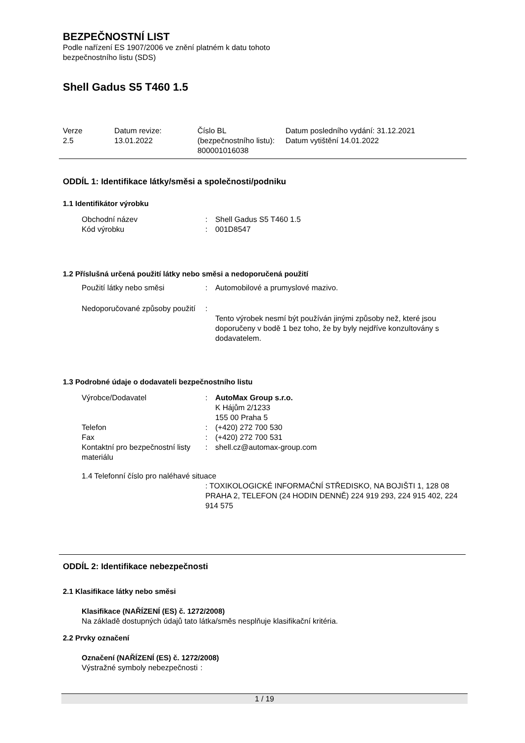BEZPEČNOSTNÍ LIST
Podle nařízení ES 1907/2006 ve znění platném k datu tohoto
bezpečnostního listu (SDS)
Shell Gadus S5 T460 1.5
| Verze 2.5 | Datum revize: 13.01.2022 | Číslo BL (bezpečnostního listu): 800001016038 | Datum posledního vydání: 31.12.2021 Datum vytištění 14.01.2022 |
ODDÍL 1: Identifikace látky/směsi a společnosti/podniku
1.1 Identifikátor výrobku
| Obchodní název | : | Shell Gadus S5 T460 1.5 |
| Kód výrobku | : | 001D8547 |
1.2 Příslušná určená použití látky nebo směsi a nedoporučená použití
| Použití látky nebo směsi | : | Automobilové a prumyslové mazivo. |
| Nedoporučované způsoby použití | : | Tento výrobek nesmí být používán jinými způsoby než, které jsou doporučeny v bodě 1 bez toho, že by byly nejdříve konzultovány s dodavatelem. |
1.3 Podrobné údaje o dodavateli bezpečnostního listu
| Výrobce/Dodavatel | : | AutoMax Group s.r.o. K Hájům 2/1233 155 00 Praha 5 |
| Telefon | : | (+420) 272 700 530 |
| Fax | : | (+420) 272 700 531 |
| Kontaktní pro bezpečnostní listy materiálu | : | shell.cz@automax-group.com |
1.4 Telefonní číslo pro naléhavé situace
: TOXIKOLOGICKÉ INFORMAČNÍ STŘEDISKO, NA BOJIŠTI 1, 128 08 PRAHA 2, TELEFON (24 HODIN DENNĚ) 224 919 293, 224 915 402, 224 914 575
ODDÍL 2: Identifikace nebezpečnosti
2.1 Klasifikace látky nebo směsi
Klasifikace (NAŘÍZENÍ (ES) č. 1272/2008)
Na základě dostupných údajů tato látka/směs nesplňuje klasifikační kritéria.
2.2 Prvky označení
Označení (NAŘÍZENÍ (ES) č. 1272/2008)
| Výstražné symboly nebezpečnosti | : |
1 / 19